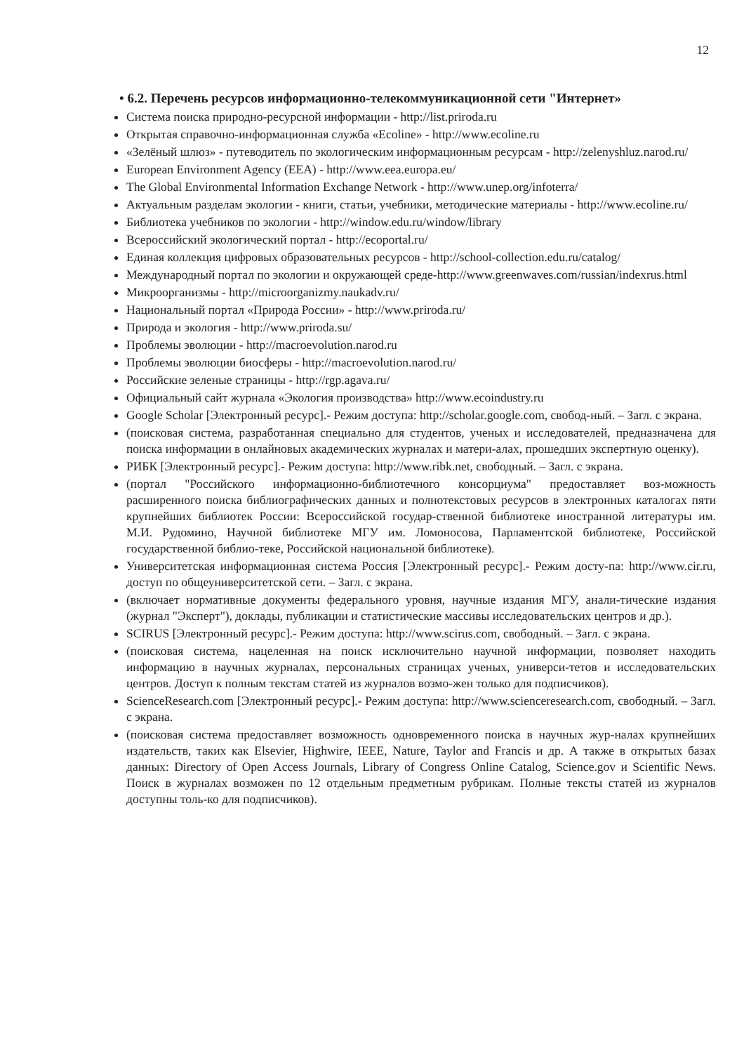12
• 6.2. Перечень ресурсов информационно-телекоммуникационной сети "Интернет»
Система поиска природно-ресурсной информации - http://list.priroda.ru
Открытая справочно-информационная служба «Ecoline» - http://www.ecoline.ru
«Зелёный шлюз» - путеводитель по экологическим информационным ресурсам - http://zelenyshluz.narod.ru/
European Environment Agency (EEA) - http://www.eea.europa.eu/
The Global Environmental Information Exchange Network - http://www.unep.org/infoterra/
Актуальным разделам экологии - книги, статьи, учебники, методические материалы - http://www.ecoline.ru/
Библиотека учебников по экологии - http://window.edu.ru/window/library
Всероссийский экологический портал - http://ecoportal.ru/
Единая коллекция цифровых образовательных ресурсов - http://school-collection.edu.ru/catalog/
Международный портал по экологии и окружающей среде-http://www.greenwaves.com/russian/indexrus.html
Микроорганизмы - http://microorganizmy.naukadv.ru/
Национальный портал «Природа России» - http://www.priroda.ru/
Природа и экология - http://www.priroda.su/
Проблемы эволюции - http://macroevolution.narod.ru
Проблемы эволюции биосферы - http://macroevolution.narod.ru/
Российские зеленые страницы - http://rgp.agava.ru/
Официальный сайт журнала «Экология производства» http://www.ecoindustry.ru
Google Scholar [Электронный ресурс].- Режим доступа: http://scholar.google.com, свобод-ный. – Загл. с экрана.
(поисковая система, разработанная специально для студентов, ученых и исследователей, предназначена для поиска информации в онлайновых академических журналах и матери-алах, прошедших экспертную оценку).
РИБК [Электронный ресурс].- Режим доступа: http://www.ribk.net, свободный. – Загл. с экрана.
(портал "Российского информационно-библиотечного консорциума" предоставляет воз-можность расширенного поиска библиографических данных и полнотекстовых ресурсов в электронных каталогах пяти крупнейших библиотек России: Всероссийской государ-ственной библиотеке иностранной литературы им. М.И. Рудомино, Научной библиотеке МГУ им. Ломоносова, Парламентской библиотеке, Российской государственной библио-теке, Российской национальной библиотеке).
Университетская информационная система Россия [Электронный ресурс].- Режим досту-па: http://www.cir.ru, доступ по общеуниверситетской сети. – Загл. с экрана.
(включает нормативные документы федерального уровня, научные издания МГУ, анали-тические издания (журнал "Эксперт"), доклады, публикации и статистические массивы исследовательских центров и др.).
SCIRUS [Электронный ресурс].- Режим доступа: http://www.scirus.com, свободный. – Загл. с экрана.
(поисковая система, нацеленная на поиск исключительно научной информации, позволяет находить информацию в научных журналах, персональных страницах ученых, универси-тетов и исследовательских центров. Доступ к полным текстам статей из журналов возмо-жен только для подписчиков).
ScienceResearch.com [Электронный ресурс].- Режим доступа: http://www.scienceresearch.com, свободный. – Загл. с экрана.
(поисковая система предоставляет возможность одновременного поиска в научных жур-налах крупнейших издательств, таких как Elsevier, Highwire, IEEE, Nature, Taylor and Francis и др. А также в открытых базах данных: Directory of Open Access Journals, Library of Congress Online Catalog, Science.gov и Scientific News. Поиск в журналах возможен по 12 отдельным предметным рубрикам. Полные тексты статей из журналов доступны толь-ко для подписчиков).